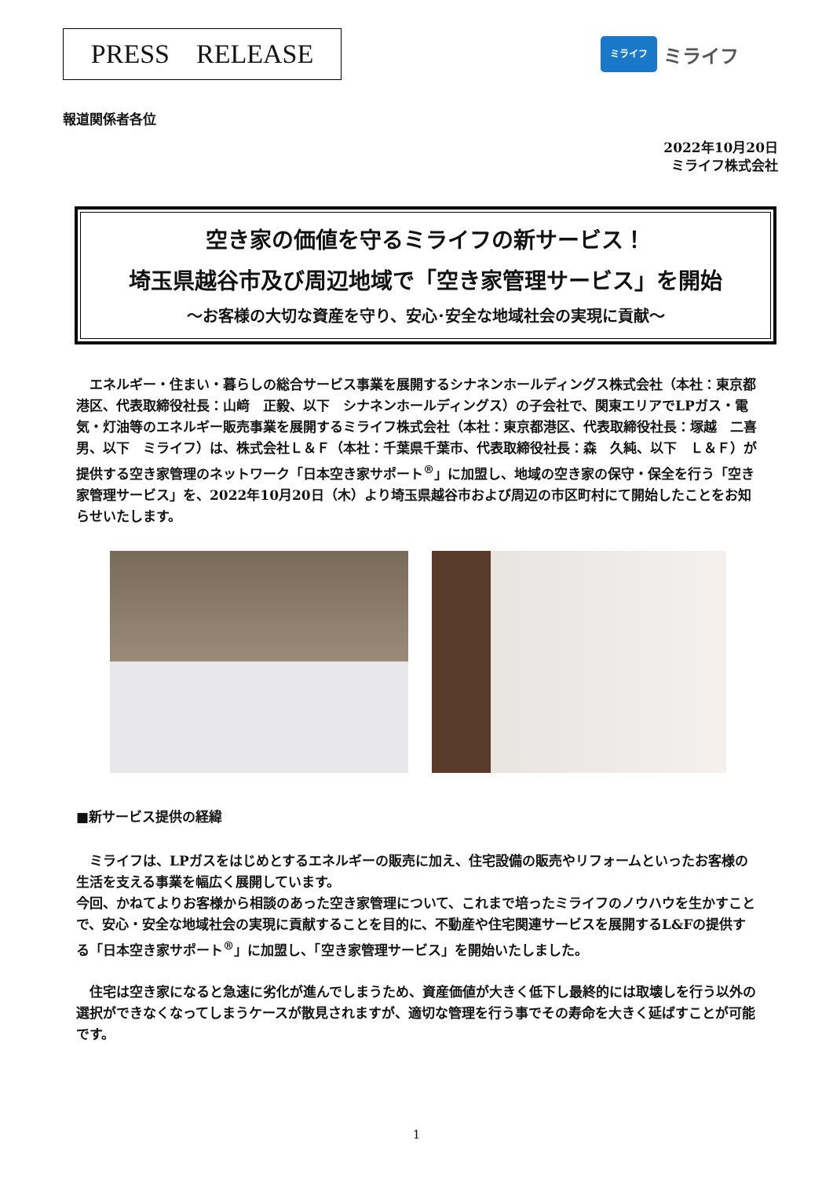PRESS　RELEASE
ミライフ
ミライフ
報道関係者各位
2022年10月20日
ミライフ株式会社
空き家の価値を守るミライフの新サービス！
埼玉県越谷市及び周辺地域で「空き家管理サービス」を開始
～お客様の大切な資産を守り、安心･安全な地域社会の実現に貢献～
　エネルギー・住まい・暮らしの総合サービス事業を展開するシナネンホールディングス株式会社（本社：東京都港区、代表取締役社長：山﨑　正毅、以下　シナネンホールディングス）の子会社で、関東エリアでLPガス・電気・灯油等のエネルギー販売事業を展開するミライフ株式会社（本社：東京都港区、代表取締役社長：塚越　二喜男、以下　ミライフ）は、株式会社Ｌ＆Ｆ（本社：千葉県千葉市、代表取締役社長：森　久純、以下　Ｌ＆Ｆ）が提供する空き家管理のネットワーク「日本空き家サポート<sup>®</sup>」に加盟し、地域の空き家の保守・保全を行う「空き家管理サービス」を、2022年10月20日（木）より埼玉県越谷市および周辺の市区町村にて開始したことをお知らせいたします。
■新サービス提供の経緯
　ミライフは、LPガスをはじめとするエネルギーの販売に加え、住宅設備の販売やリフォームといったお客様の生活を支える事業を幅広く展開しています。
今回、かねてよりお客様から相談のあった空き家管理について、これまで培ったミライフのノウハウを生かすことで、安心・安全な地域社会の実現に貢献することを目的に、不動産や住宅関連サービスを展開するL&Fの提供する「日本空き家サポート<sup>®</sup>」に加盟し、「空き家管理サービス」を開始いたしました。
　住宅は空き家になると急速に劣化が進んでしまうため、資産価値が大きく低下し最終的には取壊しを行う以外の選択ができなくなってしまうケースが散見されますが、適切な管理を行う事でその寿命を大きく延ばすことが可能です。
1